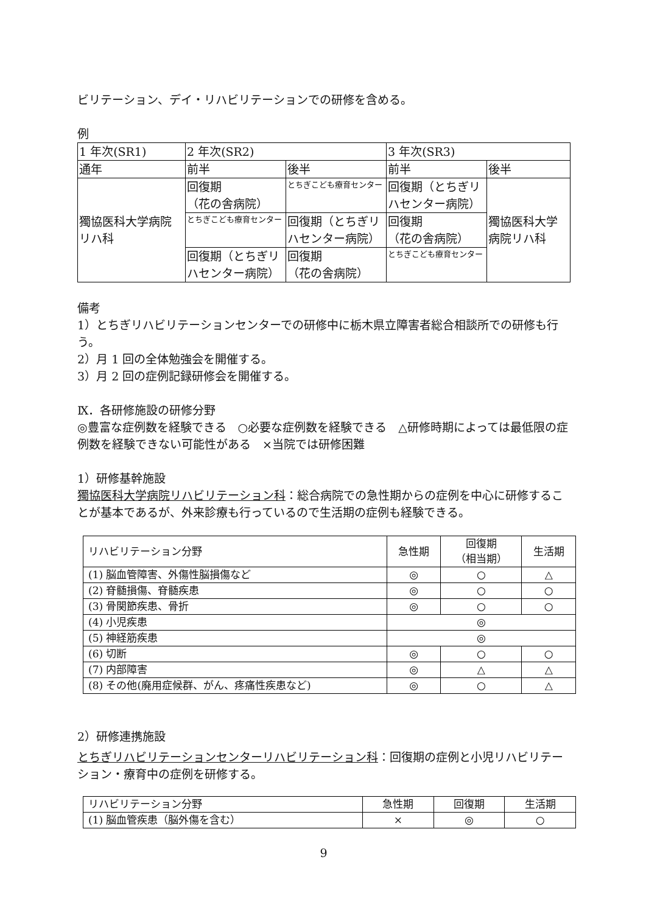ビリテーション、デイ・リハビリテーションでの研修を含める。
例
| 1 年次(SR1) | 2 年次(SR2) | | 3 年次(SR3) | |
| 通年 | 前半 | 後半 | 前半 | 後半 |
| 獨協医科大学病院 リハ科 | 回復期 （花の舎病院） | とちぎこども療育センター | 回復期（とちぎリハセンター病院） | 獨協医科大学病院リハ科 |
| | とちぎこども療育センター | 回復期（とちぎリハセンター病院） | 回復期 （花の舎病院） | |
| | 回復期（とちぎリハセンター病院） | 回復期 （花の舎病院） | とちぎこども療育センター | |
備考
1）とちぎリハビリテーションセンターでの研修中に栃木県立障害者総合相談所での研修も行う。
2）月 1 回の全体勉強会を開催する。
3）月 2 回の症例記録研修会を開催する。
Ⅸ．各研修施設の研修分野
◎豊富な症例数を経験できる　○必要な症例数を経験できる　△研修時期によっては最低限の症例数を経験できない可能性がある　×当院では研修困難
1）研修基幹施設
獨協医科大学病院リハビリテーション科：総合病院での急性期からの症例を中心に研修することが基本であるが、外来診療も行っているので生活期の症例も経験できる。
| リハビリテーション分野 | 急性期 | 回復期 （相当期） | 生活期 |
| --- | --- | --- | --- |
| (1) 脳血管障害、外傷性脳損傷など | ◎ | ○ | △ |
| (2) 脊髄損傷、脊髄疾患 | ◎ | ○ | ○ |
| (3) 骨関節疾患、骨折 | ◎ | ○ | ○ |
| (4) 小児疾患 | ◎ | | |
| (5) 神経筋疾患 | ◎ | | |
| (6) 切断 | ◎ | ○ | ○ |
| (7) 内部障害 | ◎ | △ | △ |
| (8) その他(廃用症候群、がん、疼痛性疾患など) | ◎ | ○ | △ |
2）研修連携施設
とちぎリハビリテーションセンターリハビリテーション科：回復期の症例と小児リハビリテーション・療育中の症例を研修する。
| リハビリテーション分野 | 急性期 | 回復期 | 生活期 |
| --- | --- | --- | --- |
| (1) 脳血管疾患（脳外傷を含む） | × | ◎ | ○ |
9